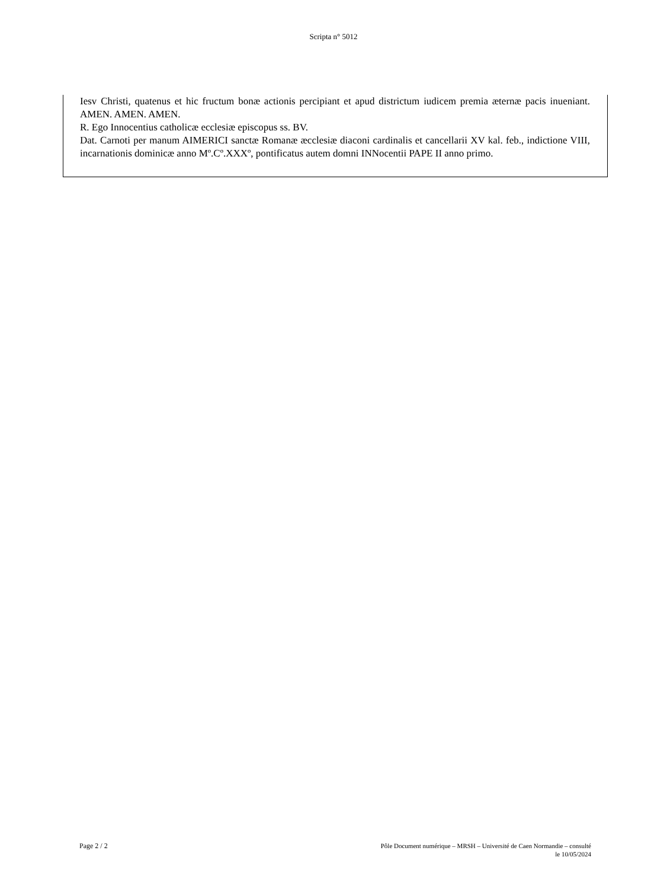Scripta n° 5012
Iesv Christi, quatenus et hic fructum bonæ actionis percipiant et apud districtum iudicem premia æternæ pacis inueniant. AMEN. AMEN. AMEN.
R. Ego Innocentius catholicæ ecclesiæ episcopus ss. BV.
Dat. Carnoti per manum AIMERICI sanctæ Romanæ æcclesiæ diaconi cardinalis et cancellarii XV kal. feb., indictione VIII, incarnationis dominicæ anno Mº.Cº.XXXº, pontificatus autem domni INNocentii PAPE II anno primo.
Page 2 / 2
Pôle Document numérique – MRSH – Université de Caen Normandie – consulté
le 10/05/2024